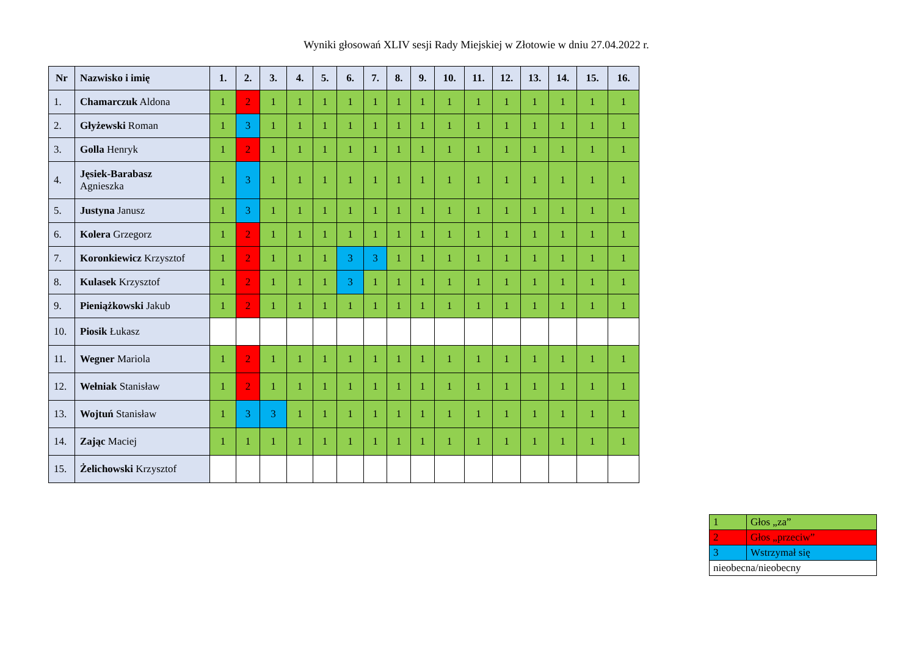Wyniki głosowań XLIV sesji Rady Miejskiej w Złotowie w dniu 27.04.2022 r.
| Nr | Nazwisko i imię | 1. | 2. | 3. | 4. | 5. | 6. | 7. | 8. | 9. | 10. | 11. | 12. | 13. | 14. | 15. | 16. |
| --- | --- | --- | --- | --- | --- | --- | --- | --- | --- | --- | --- | --- | --- | --- | --- | --- | --- |
| 1. | Chamarczuk Aldona | 1 | 2 | 1 | 1 | 1 | 1 | 1 | 1 | 1 | 1 | 1 | 1 | 1 | 1 | 1 | 1 |
| 2. | Głyżewski Roman | 1 | 3 | 1 | 1 | 1 | 1 | 1 | 1 | 1 | 1 | 1 | 1 | 1 | 1 | 1 | 1 |
| 3. | Golla Henryk | 1 | 2 | 1 | 1 | 1 | 1 | 1 | 1 | 1 | 1 | 1 | 1 | 1 | 1 | 1 | 1 |
| 4. | Jęsiek-Barabasz Agnieszka | 1 | 3 | 1 | 1 | 1 | 1 | 1 | 1 | 1 | 1 | 1 | 1 | 1 | 1 | 1 | 1 |
| 5. | Justyna Janusz | 1 | 3 | 1 | 1 | 1 | 1 | 1 | 1 | 1 | 1 | 1 | 1 | 1 | 1 | 1 | 1 |
| 6. | Kolera Grzegorz | 1 | 2 | 1 | 1 | 1 | 1 | 1 | 1 | 1 | 1 | 1 | 1 | 1 | 1 | 1 | 1 |
| 7. | Koronkiewicz Krzysztof | 1 | 2 | 1 | 1 | 1 | 3 | 3 | 1 | 1 | 1 | 1 | 1 | 1 | 1 | 1 | 1 |
| 8. | Kulasek Krzysztof | 1 | 2 | 1 | 1 | 1 | 3 | 1 | 1 | 1 | 1 | 1 | 1 | 1 | 1 | 1 | 1 |
| 9. | Pieniążkowski Jakub | 1 | 2 | 1 | 1 | 1 | 1 | 1 | 1 | 1 | 1 | 1 | 1 | 1 | 1 | 1 | 1 |
| 10. | Piosik Łukasz | | | | | | | | | | | | | | | | |
| 11. | Wegner Mariola | 1 | 2 | 1 | 1 | 1 | 1 | 1 | 1 | 1 | 1 | 1 | 1 | 1 | 1 | 1 | 1 |
| 12. | Wełniak Stanisław | 1 | 2 | 1 | 1 | 1 | 1 | 1 | 1 | 1 | 1 | 1 | 1 | 1 | 1 | 1 | 1 |
| 13. | Wojtuń Stanisław | 1 | 3 | 3 | 1 | 1 | 1 | 1 | 1 | 1 | 1 | 1 | 1 | 1 | 1 | 1 | 1 |
| 14. | Zając Maciej | 1 | 1 | 1 | 1 | 1 | 1 | 1 | 1 | 1 | 1 | 1 | 1 | 1 | 1 | 1 | 1 |
| 15. | Żelichowski Krzysztof | | | | | | | | | | | | | | | | |
| 1 | Głos „za” |
| 2 | Głos „przeciw” |
| 3 | Wstrzymał się |
| nieobecna/nieobecny | |